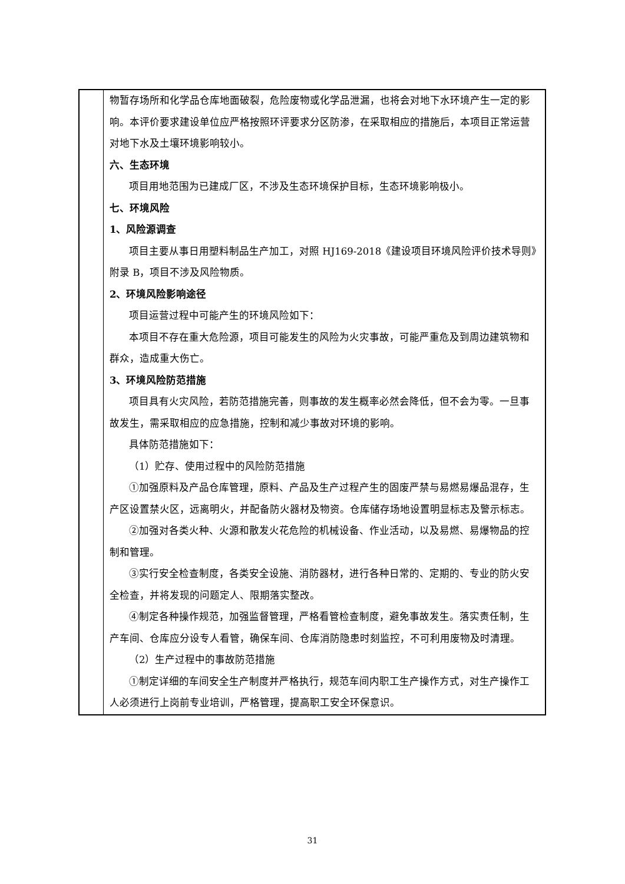| | 物暂存场所和化学品仓库地面破裂，危险废物或化学品泄漏，也将会对地下水环境产生一定的影响。本评价要求建设单位应严格按照环评要求分区防渗，在采取相应的措施后，本项目正常运营对地下水及土壤环境影响较小。 六、生态环境 项目用地范围为已建成厂区，不涉及生态环境保护目标，生态环境影响极小。 七、环境风险 1、风险源调查 项目主要从事日用塑料制品生产加工，对照 HJ169-2018《建设项目环境风险评价技术导则》附录 B，项目不涉及风险物质。 2、环境风险影响途径 项目运营过程中可能产生的环境风险如下： 本项目不存在重大危险源，项目可能发生的风险为火灾事故，可能严重危及到周边建筑物和群众，造成重大伤亡。 3、环境风险防范措施 项目具有火灾风险，若防范措施完善，则事故的发生概率必然会降低，但不会为零。一旦事故发生，需采取相应的应急措施，控制和减少事故对环境的影响。 具体防范措施如下： （1）贮存、使用过程中的风险防范措施 ①加强原料及产品仓库管理，原料、产品及生产过程产生的固废严禁与易燃易爆品混存，生产区设置禁火区，远离明火，并配备防火器材及物资。仓库储存场地设置明显标志及警示标志。 ②加强对各类火种、火源和散发火花危险的机械设备、作业活动，以及易燃、易爆物品的控制和管理。 ③实行安全检查制度，各类安全设施、消防器材，进行各种日常的、定期的、专业的防火安全检查，并将发现的问题定人、限期落实整改。 ④制定各种操作规范，加强监督管理，严格看管检查制度，避免事故发生。落实责任制，生产车间、仓库应分设专人看管，确保车间、仓库消防隐患时刻监控，不可利用废物及时清理。 （2）生产过程中的事故防范措施 ①制定详细的车间安全生产制度并严格执行，规范车间内职工生产操作方式，对生产操作工人必须进行上岗前专业培训，严格管理，提高职工安全环保意识。 |
31